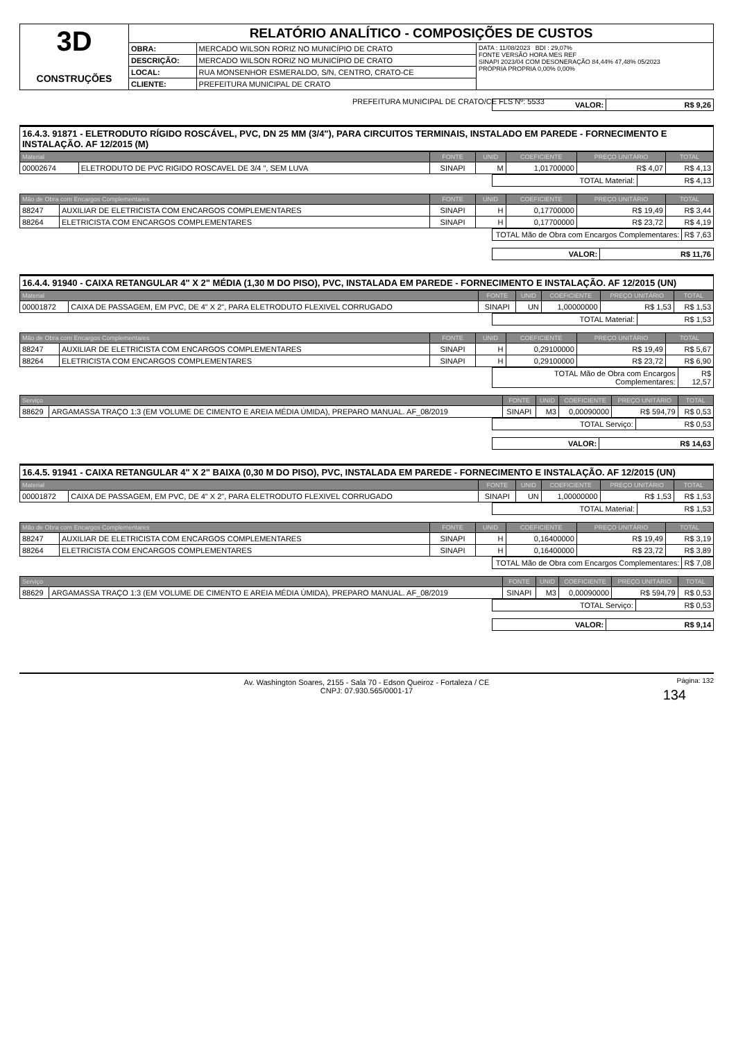| 3D CONSTRUÇÕES | RELATÓRIO ANALÍTICO - COMPOSIÇÕES DE CUSTOS | | |
| | OBRA: | MERCADO WILSON RORIZ NO MUNICÍPIO DE CRATO | DATA : 11/08/2023 BDI : 29,07% FONTE VERSÃO HORA MES REF SINAPI 2023/04 COM DESONERAÇÃO 84,44% 47,48% 05/2023 PRÓPRIA PROPRIA 0,00% 0,00% |
| | DESCRIÇÃO: | MERCADO WILSON RORIZ NO MUNICÍPIO DE CRATO | |
| | LOCAL: | RUA MONSENHOR ESMERALDO, S/N, CENTRO, CRATO-CE | |
| | CLIENTE: | PREFEITURA MUNICIPAL DE CRATO | |
PREFEITURA MUNICIPAL DE CRATO/CE FLS Nº: 5533
| VALOR: | R$ 9,26 |
16.4.3. 91871 - ELETRODUTO RÍGIDO ROSCÁVEL, PVC, DN 25 MM (3/4"), PARA CIRCUITOS TERMINAIS, INSTALADO EM PAREDE - FORNECIMENTO E INSTALAÇÃO. AF 12/2015 (M)
| Material | | FONTE | UNID | COEFICIENTE | PREÇO UNITÁRIO | TOTAL |
| --- | --- | --- | --- | --- | --- | --- |
| 00002674 | ELETRODUTO DE PVC RIGIDO ROSCAVEL DE 3/4 ", SEM LUVA | SINAPI | M | 1,01700000 | R$ 4,07 | R$ 4,13 |
| TOTAL Material: | R$ 4,13 |
| Mão de Obra com Encargos Complementares | | FONTE | UNID | COEFICIENTE | PREÇO UNITÁRIO | TOTAL |
| --- | --- | --- | --- | --- | --- | --- |
| 88247 | AUXILIAR DE ELETRICISTA COM ENCARGOS COMPLEMENTARES | SINAPI | H | 0,17700000 | R$ 19,49 | R$ 3,44 |
| 88264 | ELETRICISTA COM ENCARGOS COMPLEMENTARES | SINAPI | H | 0,17700000 | R$ 23,72 | R$ 4,19 |
| TOTAL Mão de Obra com Encargos Complementares: | R$ 7,63 |
| VALOR: | R$ 11,76 |
16.4.4. 91940 - CAIXA RETANGULAR 4" X 2" MÉDIA (1,30 M DO PISO), PVC, INSTALADA EM PAREDE - FORNECIMENTO E INSTALAÇÃO. AF 12/2015 (UN)
| Material | | FONTE | UNID | COEFICIENTE | PREÇO UNITÁRIO | TOTAL |
| --- | --- | --- | --- | --- | --- | --- |
| 00001872 | CAIXA DE PASSAGEM, EM PVC, DE 4" X 2", PARA ELETRODUTO FLEXIVEL CORRUGADO | SINAPI | UN | 1,00000000 | R$ 1,53 | R$ 1,53 |
| TOTAL Material: | R$ 1,53 |
| Mão de Obra com Encargos Complementares | | FONTE | UNID | COEFICIENTE | PREÇO UNITÁRIO | TOTAL |
| --- | --- | --- | --- | --- | --- | --- |
| 88247 | AUXILIAR DE ELETRICISTA COM ENCARGOS COMPLEMENTARES | SINAPI | H | 0,29100000 | R$ 19,49 | R$ 5,67 |
| 88264 | ELETRICISTA COM ENCARGOS COMPLEMENTARES | SINAPI | H | 0,29100000 | R$ 23,72 | R$ 6,90 |
| TOTAL Mão de Obra com Encargos Complementares: | R$ 12,57 |
| Serviço | | FONTE | UNID | COEFICIENTE | PREÇO UNITÁRIO | TOTAL |
| --- | --- | --- | --- | --- | --- | --- |
| 88629 | ARGAMASSA TRAÇO 1:3 (EM VOLUME DE CIMENTO E AREIA MÉDIA ÚMIDA), PREPARO MANUAL. AF_08/2019 | SINAPI | M3 | 0,00090000 | R$ 594,79 | R$ 0,53 |
| TOTAL Serviço: | R$ 0,53 |
| VALOR: | R$ 14,63 |
16.4.5. 91941 - CAIXA RETANGULAR 4" X 2" BAIXA (0,30 M DO PISO), PVC, INSTALADA EM PAREDE - FORNECIMENTO E INSTALAÇÃO. AF 12/2015 (UN)
| Material | | FONTE | UNID | COEFICIENTE | PREÇO UNITÁRIO | TOTAL |
| --- | --- | --- | --- | --- | --- | --- |
| 00001872 | CAIXA DE PASSAGEM, EM PVC, DE 4" X 2", PARA ELETRODUTO FLEXIVEL CORRUGADO | SINAPI | UN | 1,00000000 | R$ 1,53 | R$ 1,53 |
| TOTAL Material: | R$ 1,53 |
| Mão de Obra com Encargos Complementares | | FONTE | UNID | COEFICIENTE | PREÇO UNITÁRIO | TOTAL |
| --- | --- | --- | --- | --- | --- | --- |
| 88247 | AUXILIAR DE ELETRICISTA COM ENCARGOS COMPLEMENTARES | SINAPI | H | 0,16400000 | R$ 19,49 | R$ 3,19 |
| 88264 | ELETRICISTA COM ENCARGOS COMPLEMENTARES | SINAPI | H | 0,16400000 | R$ 23,72 | R$ 3,89 |
| TOTAL Mão de Obra com Encargos Complementares: | R$ 7,08 |
| Serviço | | FONTE | UNID | COEFICIENTE | PREÇO UNITÁRIO | TOTAL |
| --- | --- | --- | --- | --- | --- | --- |
| 88629 | ARGAMASSA TRAÇO 1:3 (EM VOLUME DE CIMENTO E AREIA MÉDIA ÚMIDA), PREPARO MANUAL. AF_08/2019 | SINAPI | M3 | 0,00090000 | R$ 594,79 | R$ 0,53 |
| TOTAL Serviço: | R$ 0,53 |
| VALOR: | R$ 9,14 |
Av. Washington Soares, 2155 - Sala 70 - Edson Queiroz - Fortaleza / CE
CNPJ: 07.930.565/0001-17
Página: 132
134